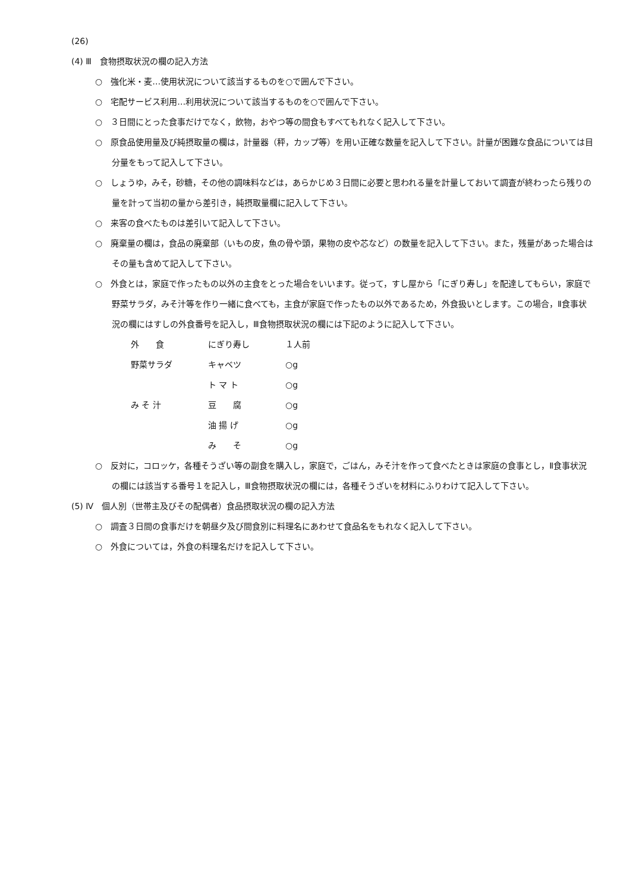(26)
(4) Ⅲ　食物摂取状況の欄の記入方法
○　強化米・麦…使用状況について該当するものを○で囲んで下さい。
○　宅配サービス利用…利用状況について該当するものを○で囲んで下さい。
○　３日間にとった食事だけでなく，飲物，おやつ等の間食もすべてもれなく記入して下さい。
○　原食品使用量及び純摂取量の欄は，計量器（秤，カップ等）を用い正確な数量を記入して下さい。計量が困難な食品については目分量をもって記入して下さい。
○　しょうゆ，みそ，砂糖，その他の調味料などは，あらかじめ３日間に必要と思われる量を計量しておいて調査が終わったら残りの量を計って当初の量から差引き，純摂取量欄に記入して下さい。
○　来客の食べたものは差引いて記入して下さい。
○　廃棄量の欄は，食品の廃棄部（いもの皮，魚の骨や頭，果物の皮や芯など）の数量を記入して下さい。また，残量があった場合はその量も含めて記入して下さい。
○　外食とは，家庭で作ったもの以外の主食をとった場合をいいます。従って，すし屋から「にぎり寿し」を配達してもらい，家庭で野菜サラダ，みそ汁等を作り一緒に食べても，主食が家庭で作ったもの以外であるため，外食扱いとします。この場合，Ⅱ食事状況の欄にはすしの外食番号を記入し，Ⅲ食物摂取状況の欄には下記のように記入して下さい。
| 外 食 | にぎり寿し | １人前 |
| 野菜サラダ | キャベツ | ○g |
| | ト マ ト | ○g |
| み そ 汁 | 豆 腐 | ○g |
| | 油 揚 げ | ○g |
| | み そ | ○g |
○　反対に，コロッケ，各種そうざい等の副食を購入し，家庭で，ごはん，みそ汁を作って食べたときは家庭の食事とし，Ⅱ食事状況の欄には該当する番号１を記入し，Ⅲ食物摂取状況の欄には，各種そうざいを材料にふりわけて記入して下さい。
(5) Ⅳ　個人別（世帯主及びその配偶者）食品摂取状況の欄の記入方法
○　調査３日間の食事だけを朝昼夕及び間食別に料理名にあわせて食品名をもれなく記入して下さい。
○　外食については，外食の料理名だけを記入して下さい。